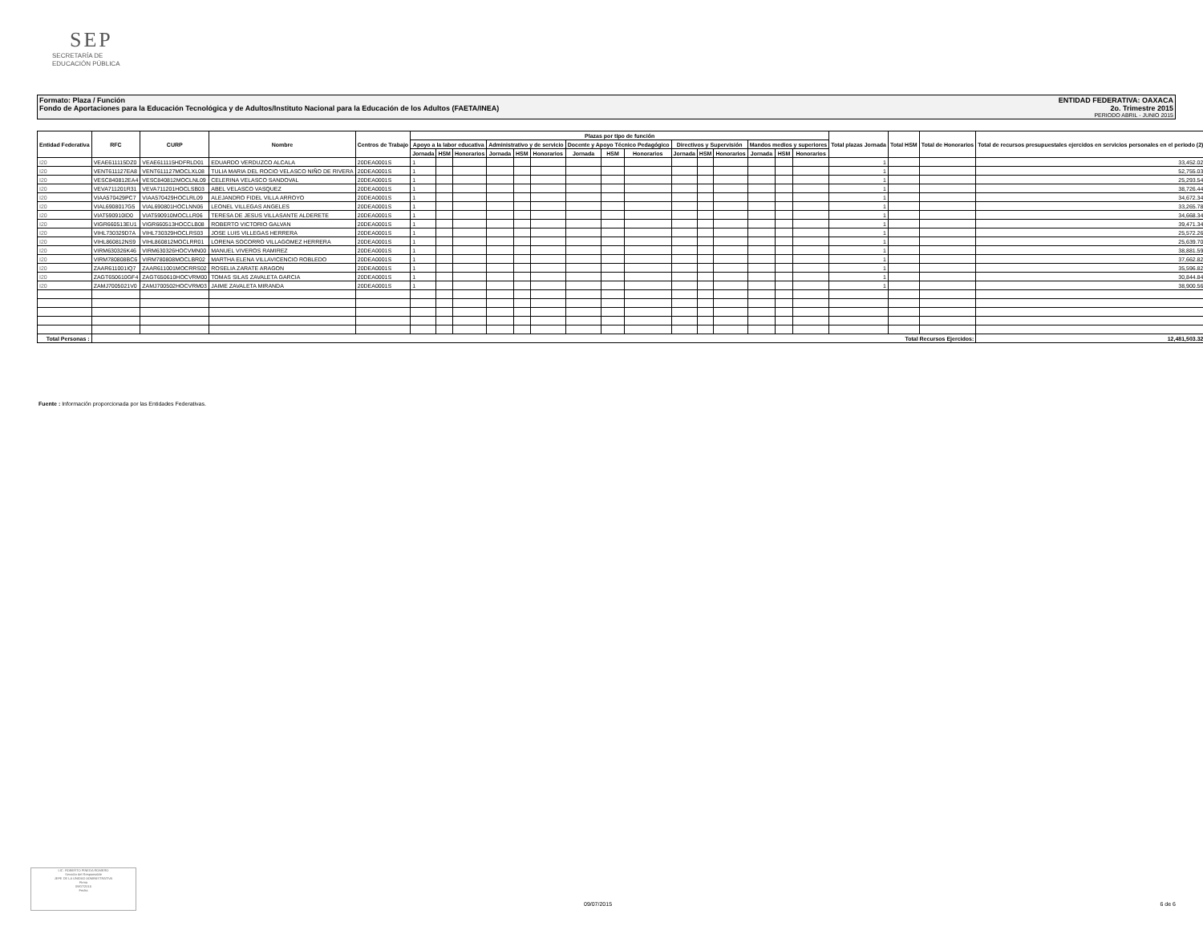SEP
SECRETARÍA DE
EDUCACIÓN PÚBLICA
Formato: Plaza / Función ENTIDAD FEDERATIVA: OAXACA
Fondo de Aportaciones para la Educación Tecnológica y de Adultos/Instituto Nacional para la Educación de los Adultos (FAETA/INEA) 2o. Trimestre 2015
PERIODO ABRIL - JUNIO 2015
| Entidad Federativa | RFC | CURP | Nombre | Centros de Trabajo | Plazas por tipo de función | | | | | | | | | | | | | | | Total plazas Jornada | Total HSM | Total de Honorarios | Total de recursos presupuestales ejercidos en servicios personales en el periodo (2) |
| --- | --- | --- | --- | --- | --- | --- | --- | --- | --- | --- | --- | --- | --- | --- | --- | --- | --- | --- | --- | --- | --- | --- | --- |
| | | | | | Apoyo a la labor educativa | | | Administrativo y de servicio | | | Docente y Apoyo Técnico Pedagógico | | | Directivos y Supervisión | | | Mandos medios y superiores | | | | | | |
| | | | | | Jornada | HSM | Honorarios | Jornada | HSM | Honorarios | Jornada | HSM | Honorarios | Jornada | HSM | Honorarios | Jornada | HSM | Honorarios | | | | |
| I20 | VEAE611115DZ0 | VEAE611115HDFRLD01 | EDUARDO VERDUZCO ALCALA | 20DEA0001S | 1 | | | | | | | | | | | | | | | 1 | | | 33,452.02 |
| I20 | VENT611127EA8 | VENT611127MOCLXL08 | TULIA MARIA DEL ROCIO VELASCO NIÑO DE RIVERA | 20DEA0001S | 1 | | | | | | | | | | | | | | | 1 | | | 52,755.03 |
| I20 | VESC840812EA4 | VESC840812MOCLNL09 | CELERINA VELASCO SANDOVAL | 20DEA0001S | 1 | | | | | | | | | | | | | | | 1 | | | 25,293.54 |
| I20 | VEVA711201R31 | VEVA711201HOCLSB03 | ABEL VELASCO VASQUEZ | 20DEA0001S | 1 | | | | | | | | | | | | | | | 1 | | | 38,726.44 |
| I20 | VIAA570429PC7 | VIAA570429HOCLRL09 | ALEJANDRO FIDEL VILLA ARROYO | 20DEA0001S | 1 | | | | | | | | | | | | | | | 1 | | | 34,672.34 |
| I20 | VIAL6908017G5 | VIAL690801HOCLNN06 | LEONEL VILLEGAS ANGELES | 20DEA0001S | 1 | | | | | | | | | | | | | | | 1 | | | 33,265.78 |
| I20 | VIAT590910ID0 | VIAT590910MOCLLR06 | TERESA DE JESUS VILLASANTE ALDERETE | 20DEA0001S | 1 | | | | | | | | | | | | | | | 1 | | | 34,668.34 |
| I20 | VIGR660513EU1 | VIGR660513HOCCLB08 | ROBERTO VICTORIO GALVAN | 20DEA0001S | 1 | | | | | | | | | | | | | | | 1 | | | 39,471.34 |
| I20 | VIHL730329D7A | VIHL730329HOCLRS03 | JOSE LUIS VILLEGAS HERRERA | 20DEA0001S | 1 | | | | | | | | | | | | | | | 1 | | | 25,572.26 |
| I20 | VIHL860812NS9 | VIHL860812MOCLRR01 | LORENA SOCORRO VILLAGOMEZ HERRERA | 20DEA0001S | 1 | | | | | | | | | | | | | | | 1 | | | 25,639.70 |
| I20 | VIRM630326K46 | VIRM630326HOCVMN00 | MANUEL VIVEROS RAMIREZ | 20DEA0001S | 1 | | | | | | | | | | | | | | | 1 | | | 38,881.59 |
| I20 | VIRM780808BC6 | VIRM780808MOCLBR02 | MARTHA ELENA VILLAVICENCIO ROBLEDO | 20DEA0001S | 1 | | | | | | | | | | | | | | | 1 | | | 37,662.82 |
| I20 | ZAAR611001IQ7 | ZAAR611001MOCRRS02 | ROSELIA ZARATE ARAGON | 20DEA0001S | 1 | | | | | | | | | | | | | | | 1 | | | 35,596.82 |
| I20 | ZAGT650610GF4 | ZAGT650610HOCVRM00 | TOMAS SILAS ZAVALETA GARCIA | 20DEA0001S | 1 | | | | | | | | | | | | | | | 1 | | | 30,844.84 |
| I20 | ZAMJ7005021V0 | ZAMJ700502HOCVRM03 | JAIME ZAVALETA MIRANDA | 20DEA0001S | 1 | | | | | | | | | | | | | | | 1 | | | 38,900.56 |
| Total Personas : | | | | | | | | | | | | | | | | | | | | Total Recursos Ejercidos: | | | 12,481,503.32 |
Fuente : Información proporcionada por las Entidades Federativas.
LIC. ROBERTO PINEDA ROMERO
Servidor del Responsable
JEFE DE LA UNIDAD ADMINISTRATIVA
Firma
09/07/2015
Fecha
09/07/2015 6 de 6